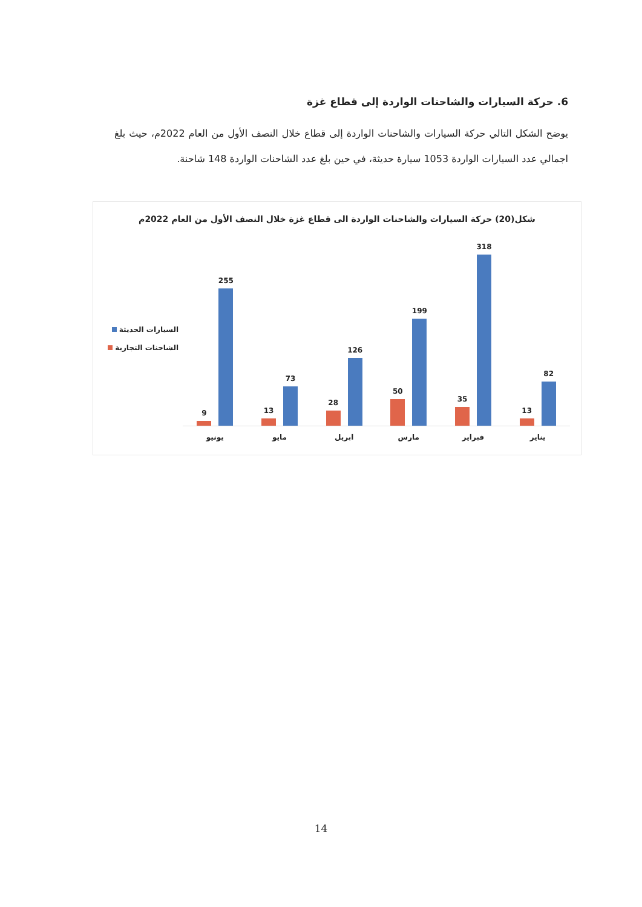6. حركة السيارات والشاحنات الواردة إلى قطاع غزة
يوضح الشكل التالي حركة السيارات والشاحنات الواردة إلى قطاع خلال النصف الأول من العام 2022م، حيث بلغ اجمالي عدد السيارات الواردة 1053 سيارة حديثة، في حين بلغ عدد الشاحنات الواردة 148 شاحنة.
شكل(20) حركة السيارات والشاحنات الواردة الى قطاع غزة خلال النصف الأول من العام 2022م
السيارات الحديثة
الشاحنات التجارية
82
13
يناير
318
35
فبراير
199
50
مارس
126
28
ابريل
73
13
مايو
255
9
يونيو
14